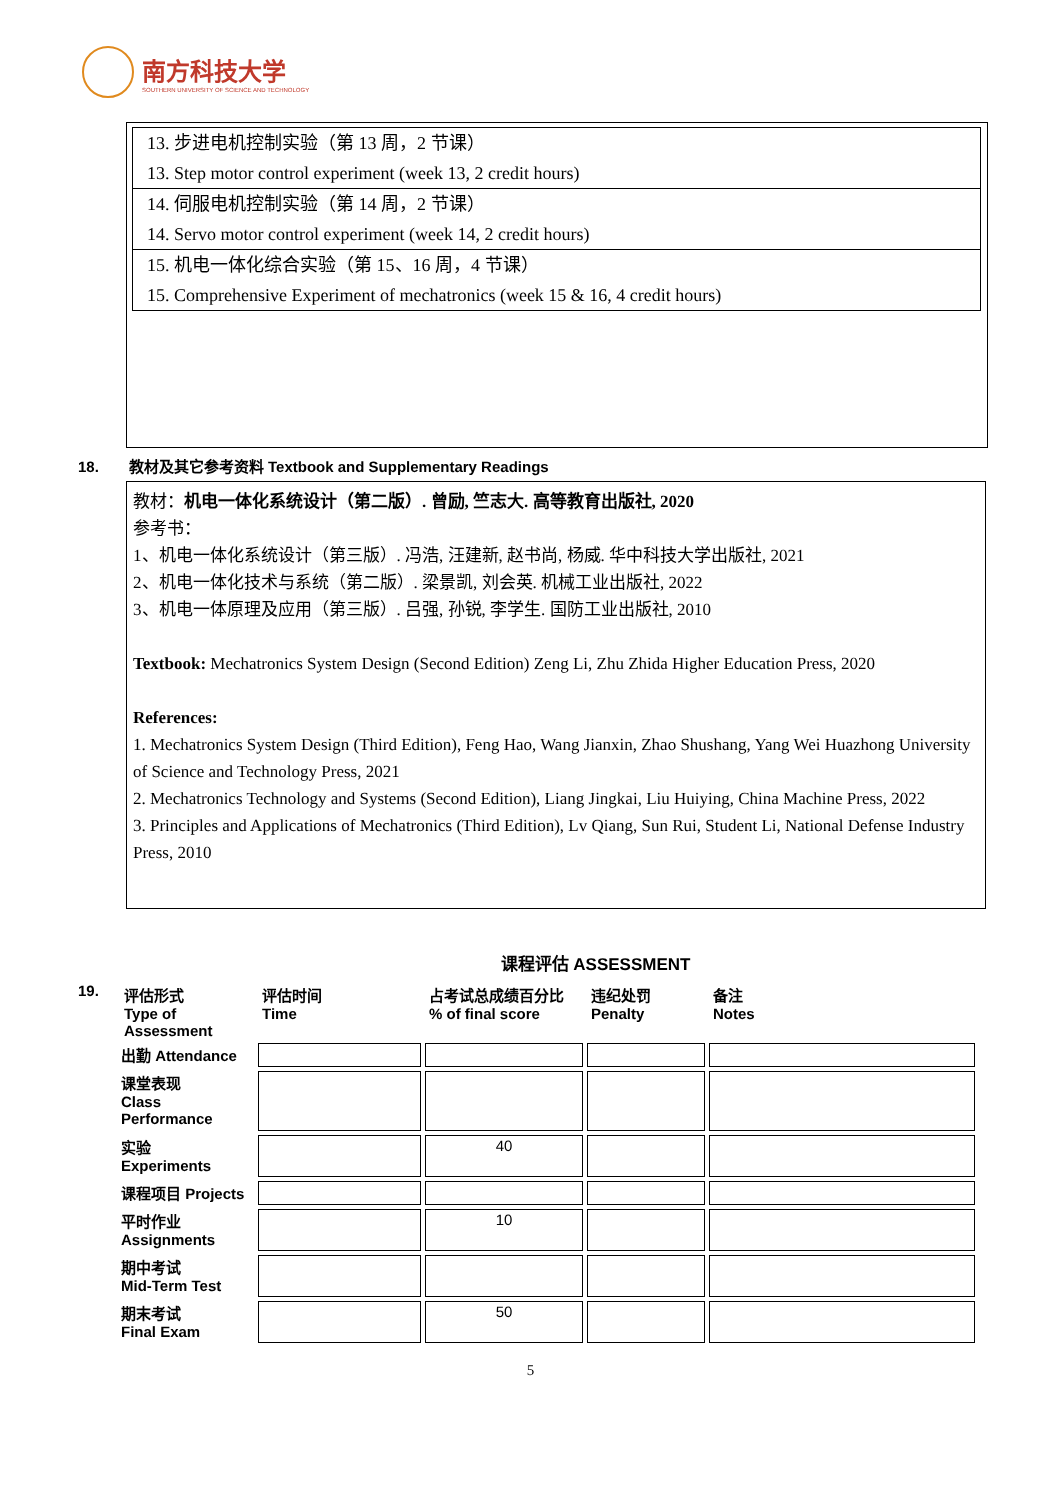南方科技大学
SOUTHERN UNIVERSITY OF SCIENCE AND TECHNOLOGY
| 13. 步进电机控制实验（第 13 周，2 节课） 13. Step motor control experiment (week 13, 2 credit hours) |
| 14. 伺服电机控制实验（第 14 周，2 节课） 14. Servo motor control experiment (week 14, 2 credit hours) |
| 15. 机电一体化综合实验（第 15、16 周，4 节课） 15. Comprehensive Experiment of mechatronics (week 15 & 16, 4 credit hours) |
18. 教材及其它参考资料 Textbook and Supplementary Readings
教材：机电一体化系统设计（第二版）. 曾励, 竺志大. 高等教育出版社, 2020
参考书：
1、机电一体化系统设计（第三版）. 冯浩, 汪建新, 赵书尚, 杨威. 华中科技大学出版社, 2021
2、机电一体化技术与系统（第二版）. 梁景凯, 刘会英. 机械工业出版社, 2022
3、机电一体原理及应用（第三版）. 吕强, 孙锐, 李学生. 国防工业出版社, 2010
Textbook: Mechatronics System Design (Second Edition) Zeng Li, Zhu Zhida Higher Education Press, 2020
References:
1. Mechatronics System Design (Third Edition), Feng Hao, Wang Jianxin, Zhao Shushang, Yang Wei Huazhong University of Science and Technology Press, 2021
2. Mechatronics Technology and Systems (Second Edition), Liang Jingkai, Liu Huiying, China Machine Press, 2022
3. Principles and Applications of Mechatronics (Third Edition), Lv Qiang, Sun Rui, Student Li, National Defense Industry Press, 2010
课程评估 ASSESSMENT
19.
| 评估形式 Type of Assessment | 评估时间 Time | 占考试总成绩百分比 % of final score | 违纪处罚 Penalty | 备注 Notes |
| --- | --- | --- | --- | --- |
| 出勤 Attendance | | | | |
| 课堂表现 Class Performance | | | | |
| 实验 Experiments | | 40 | | |
| 课程项目 Projects | | | | |
| 平时作业 Assignments | | 10 | | |
| 期中考试 Mid-Term Test | | | | |
| 期末考试 Final Exam | | 50 | | |
5